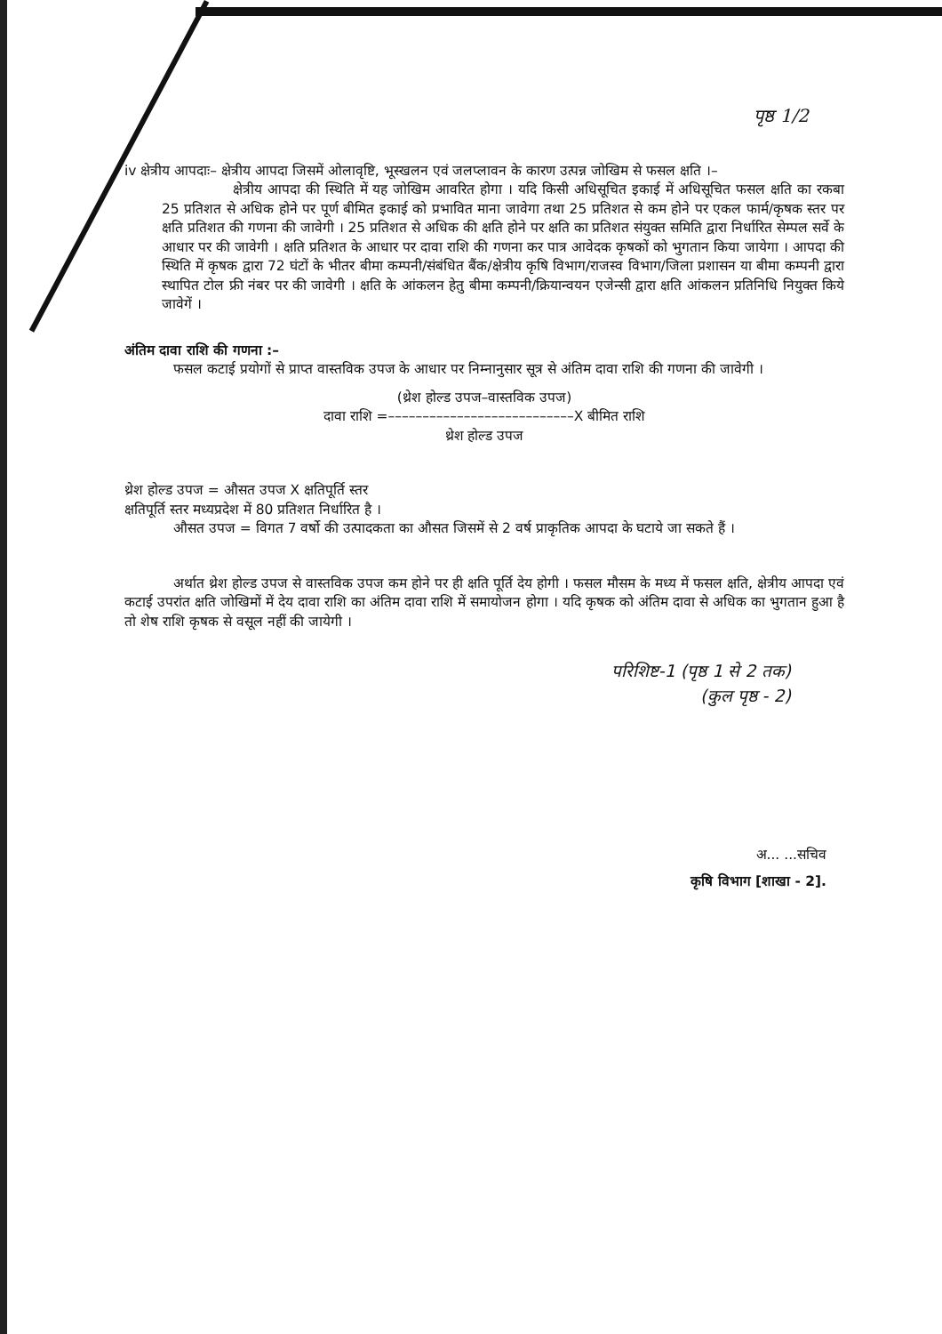पृष्ठ 1/2
iv क्षेत्रीय आपदाः– क्षेत्रीय आपदा जिसमें ओलावृष्टि, भूस्खलन एवं जलप्लावन के कारण उत्पन्न जोखिम से फसल क्षति ।–
क्षेत्रीय आपदा की स्थिति में यह जोखिम आवरित होगा । यदि किसी अधिसूचित इकाई में अधिसूचित फसल क्षति का रकबा 25 प्रतिशत से अधिक होने पर पूर्ण बीमित इकाई को प्रभावित माना जावेगा तथा 25 प्रतिशत से कम होने पर एकल फार्म/कृषक स्तर पर क्षति प्रतिशत की गणना की जावेगी । 25 प्रतिशत से अधिक की क्षति होने पर क्षति का प्रतिशत संयुक्त समिति द्वारा निर्धारित सेम्पल सर्वे के आधार पर की जावेगी । क्षति प्रतिशत के आधार पर दावा राशि की गणना कर पात्र आवेदक कृषकों को भुगतान किया जायेगा । आपदा की स्थिति में कृषक द्वारा 72 घंटों के भीतर बीमा कम्पनी/संबंधित बैंक/क्षेत्रीय कृषि विभाग/राजस्व विभाग/जिला प्रशासन या बीमा कम्पनी द्वारा स्थापित टोल फ्री नंबर पर की जावेगी । क्षति के आंकलन हेतु बीमा कम्पनी/क्रियान्वयन एजेन्सी द्वारा क्षति आंकलन प्रतिनिधि नियुक्त किये जावेगें ।
अंतिम दावा राशि की गणना :–
फसल कटाई प्रयोगों से प्राप्त वास्तविक उपज के आधार पर निम्नानुसार सूत्र से अंतिम दावा राशि की गणना की जावेगी ।
(थ्रेश होल्ड उपज–वास्तविक उपज)
दावा राशि =–––––––––––––––––––––––––––X बीमित राशि
थ्रेश होल्ड उपज
थ्रेश होल्ड उपज = औसत उपज X क्षतिपूर्ति स्तर
क्षतिपूर्ति स्तर मध्यप्रदेश में 80 प्रतिशत निर्धारित है ।
औसत उपज = विगत 7 वर्षो की उत्पादकता का औसत जिसमें से 2 वर्ष प्राकृतिक आपदा के घटाये जा सकते हैं ।
अर्थात थ्रेश होल्ड उपज से वास्तविक उपज कम होने पर ही क्षति पूर्ति देय होगी । फसल मौसम के मध्य में फसल क्षति, क्षेत्रीय आपदा एवं कटाई उपरांत क्षति जोखिमों में देय दावा राशि का अंतिम दावा राशि में समायोजन होगा । यदि कृषक को अंतिम दावा से अधिक का भुगतान हुआ है तो शेष राशि कृषक से वसूल नहीं की जायेगी ।
परिशिष्ट-1 (पृष्ठ 1 से 2 तक)
(कुल पृष्ठ - 2)
अ... ...सचिव
कृषि विभाग [शाखा - 2].